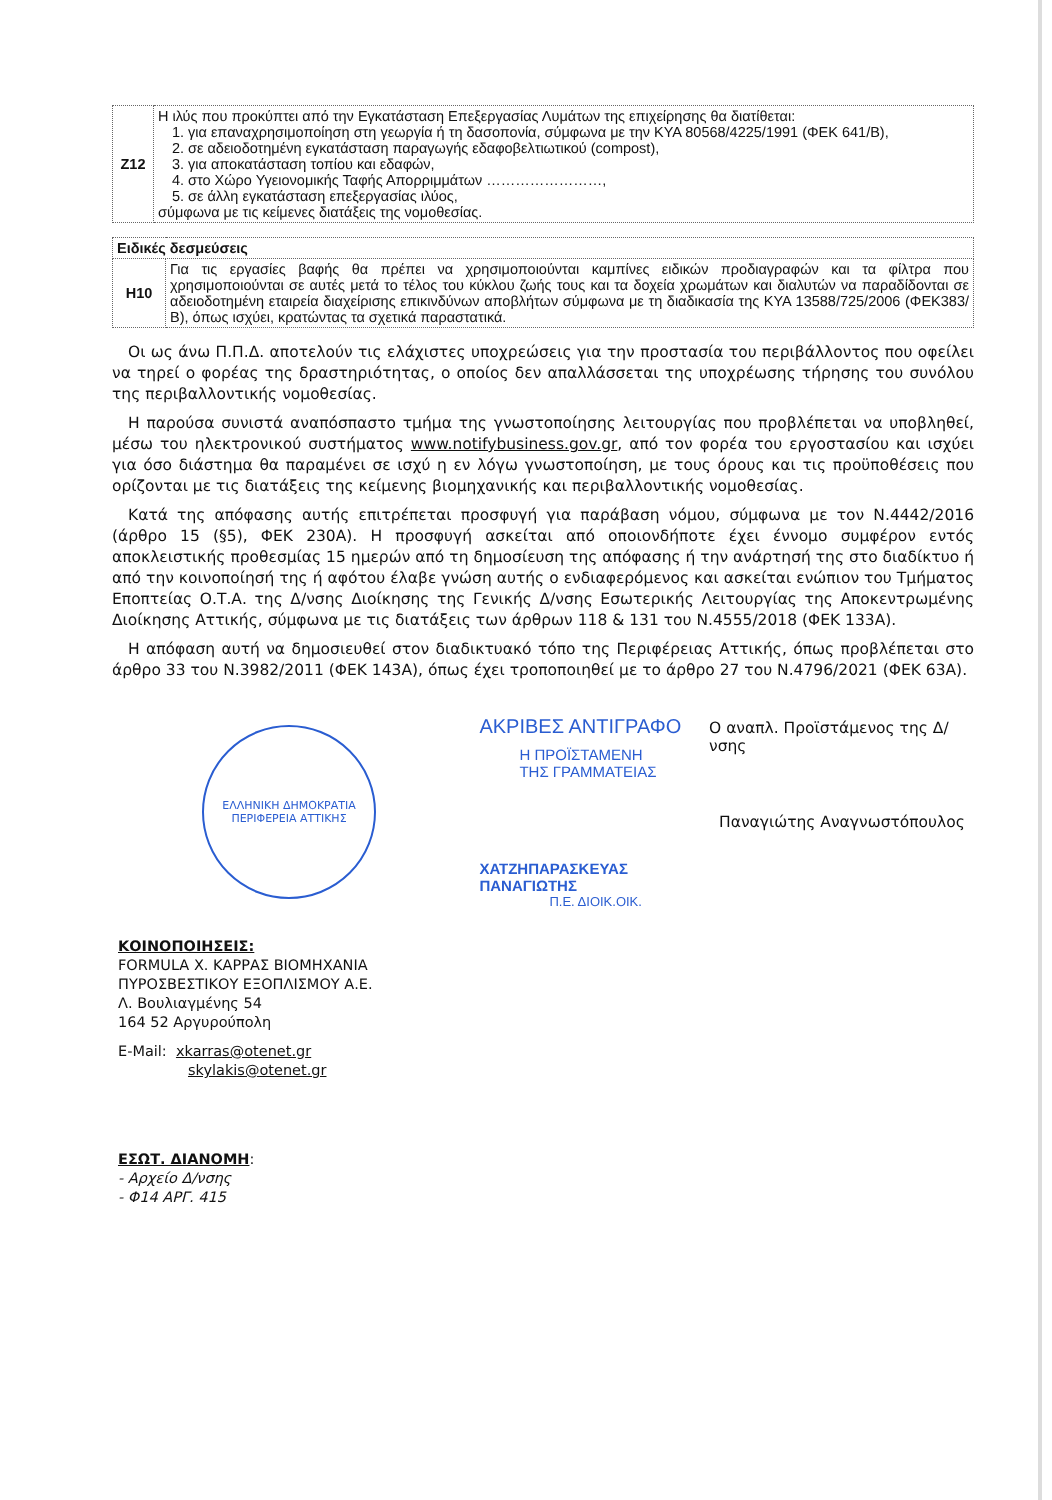| Ζ12 | Η ιλύς που προκύπτει από την Εγκατάσταση Επεξεργασίας Λυμάτων της επιχείρησης θα διατίθεται: 1. για επαναχρησιμοποίηση στη γεωργία ή τη δασοπονία, σύμφωνα με την ΚΥΑ 80568/4225/1991 (ΦΕΚ 641/Β), 2. σε αδειοδοτημένη εγκατάσταση παραγωγής εδαφοβελτιωτικού (compost), 3. για αποκατάσταση τοπίου και εδαφών, 4. στο Χώρο Υγειονομικής Ταφής Απορριμμάτων ……………………, 5. σε άλλη εγκατάσταση επεξεργασίας ιλύος, σύμφωνα με τις κείμενες διατάξεις της νομοθεσίας. |
| Ειδικές δεσμεύσεις | |
| --- | --- |
| Η10 | Για τις εργασίες βαφής θα πρέπει να χρησιμοποιούνται καμπίνες ειδικών προδιαγραφών και τα φίλτρα που χρησιμοποιούνται σε αυτές μετά το τέλος του κύκλου ζωής τους και τα δοχεία χρωμάτων και διαλυτών να παραδίδονται σε αδειοδοτημένη εταιρεία διαχείρισης επικινδύνων αποβλήτων σύμφωνα με τη διαδικασία της ΚΥΑ 13588/725/2006 (ΦΕΚ383/Β), όπως ισχύει, κρατώντας τα σχετικά παραστατικά. |
Οι ως άνω Π.Π.Δ. αποτελούν τις ελάχιστες υποχρεώσεις για την προστασία του περιβάλλοντος που οφείλει να τηρεί ο φορέας της δραστηριότητας, ο οποίος δεν απαλλάσσεται της υποχρέωσης τήρησης του συνόλου της περιβαλλοντικής νομοθεσίας.
Η παρούσα συνιστά αναπόσπαστο τμήμα της γνωστοποίησης λειτουργίας που προβλέπεται να υποβληθεί, μέσω του ηλεκτρονικού συστήματος www.notifybusiness.gov.gr, από τον φορέα του εργοστασίου και ισχύει για όσο διάστημα θα παραμένει σε ισχύ η εν λόγω γνωστοποίηση, με τους όρους και τις προϋποθέσεις που ορίζονται με τις διατάξεις της κείμενης βιομηχανικής και περιβαλλοντικής νομοθεσίας.
Κατά της απόφασης αυτής επιτρέπεται προσφυγή για παράβαση νόμου, σύμφωνα με τον Ν.4442/2016 (άρθρο 15 (§5), ΦΕΚ 230Α). Η προσφυγή ασκείται από οποιονδήποτε έχει έννομο συμφέρον εντός αποκλειστικής προθεσμίας 15 ημερών από τη δημοσίευση της απόφασης ή την ανάρτησή της στο διαδίκτυο ή από την κοινοποίησή της ή αφότου έλαβε γνώση αυτής ο ενδιαφερόμενος και ασκείται ενώπιον του Τμήματος Εποπτείας Ο.Τ.Α. της Δ/νσης Διοίκησης της Γενικής Δ/νσης Εσωτερικής Λειτουργίας της Αποκεντρωμένης Διοίκησης Αττικής, σύμφωνα με τις διατάξεις των άρθρων 118 & 131 του Ν.4555/2018 (ΦΕΚ 133Α).
Η απόφαση αυτή να δημοσιευθεί στον διαδικτυακό τόπο της Περιφέρειας Αττικής, όπως προβλέπεται στο άρθρο 33 του Ν.3982/2011 (ΦΕΚ 143Α), όπως έχει τροποποιηθεί με το άρθρο 27 του Ν.4796/2021 (ΦΕΚ 63Α).
ΕΛΛΗΝΙΚΗ ΔΗΜΟΚΡΑΤΙΑ
ΠΕΡΙΦΕΡΕΙΑ ΑΤΤΙΚΗΣ
ΑΚΡΙΒΕΣ ΑΝΤΙΓΡΑΦΟ
Η ΠΡΟΪΣΤΑΜΕΝΗ
ΤΗΣ ΓΡΑΜΜΑΤΕΙΑΣ
ΧΑΤΖΗΠΑΡΑΣΚΕΥΑΣ ΠΑΝΑΓΙΩΤΗΣ
Π.Ε. ΔΙΟΙΚ.ΟΙΚ.
Ο αναπλ. Προϊστάμενος της Δ/νσης
Παναγιώτης Αναγνωστόπουλος
ΚΟΙΝΟΠΟΙΗΣΕΙΣ:
FORMULA Χ. ΚΑΡΡΑΣ ΒΙΟΜΗΧΑΝΙΑ
ΠΥΡΟΣΒΕΣΤΙΚΟΥ ΕΞΟΠΛΙΣΜΟΥ Α.Ε.
Λ. Βουλιαγμένης 54
164 52 Αργυρούπολη
E-Mail: xkarras@otenet.gr
skylakis@otenet.gr
ΕΣΩΤ. ΔΙΑΝΟΜΗ:
- Αρχείο Δ/νσης
- Φ14 ΑΡΓ. 415